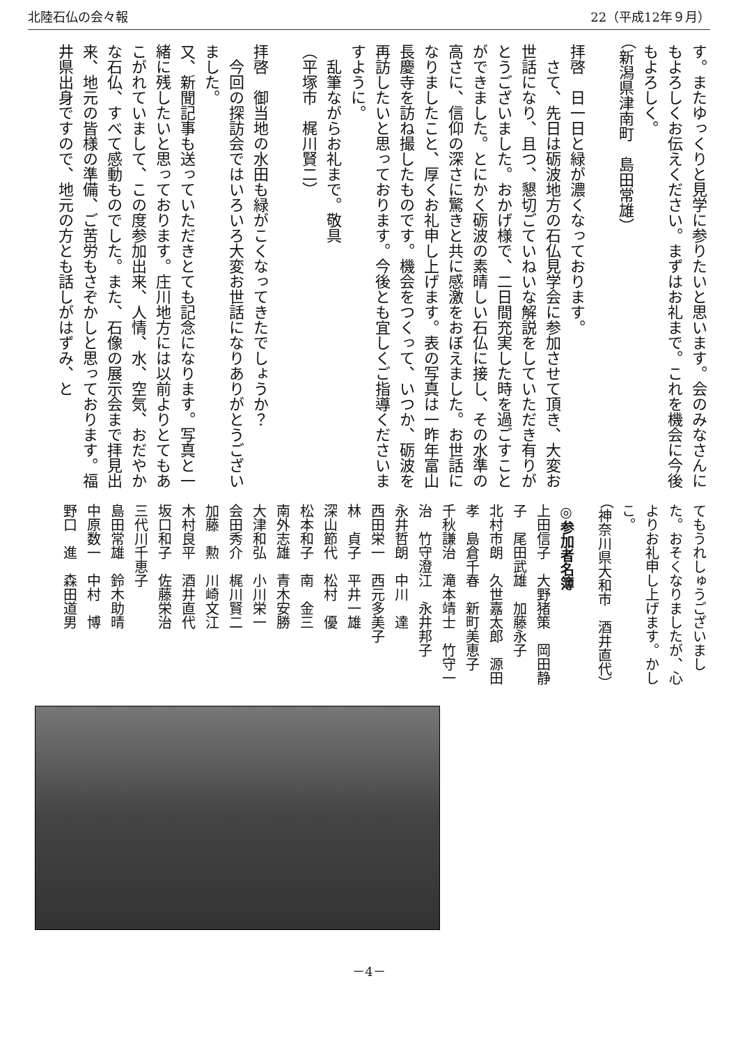北陸石仏の会々報 22（平成12年９月）
す。またゆっくりと見学に参りたいと思います。会のみなさんにもよろしくお伝えください。まずはお礼まで。これを機会に今後もよろしく。
（新潟県津南町　島田常雄）
拝啓　日一日と緑が濃くなっております。
　さて、先日は砺波地方の石仏見学会に参加させて頂き、大変お世話になり、且つ、懇切ごていねいな解説をしていただき有りがとうございました。おかげ様で、二日間充実した時を過ごすことができました。とにかく砺波の素晴しい石仏に接し、その水準の高さに、信仰の深さに驚きと共に感激をおぼえました。お世話になりましたこと、厚くお礼申し上げます。表の写真は一昨年富山長慶寺を訪ね撮したものです。機会をつくって、いつか、砺波を再訪したいと思っております。今後とも宜しくご指導くださいますように。
　乱筆ながらお礼まで。敬具
（平塚市　梶川賢二）
拝啓　御当地の水田も緑がこくなってきたでしょうか？
　今回の探訪会ではいろいろ大変お世話になりありがとうございました。
又、新聞記事も送っていただきとても記念になります。写真と一緒に残したいと思っております。庄川地方には以前よりとてもあこがれていまして、この度参加出来、人情、水、空気、おだやかな石仏、すべて感動ものでした。また、石像の展示会まで拝見出来、地元の皆様の準備、ご苦労もさぞかしと思っております。福井県出身ですので、地元の方とも話しがはずみ、と
てもうれしゅうございました。おそくなりましたが、心よりお礼申し上げます。かしこ。
（神奈川県大和市　酒井直代）
◎参加者名簿
上田信子　大野猪策　岡田静子　尾田武雄　加藤永子
北村市朗　久世嘉太郎　源田　孝　島倉千春　新町美恵子
千秋謙治　滝本靖士　竹守一治　竹守澄江　永井邦子
永井哲朗　中川　達
西田栄一　西元多美子
林　貞子　平井一雄
深山節代　松村　優
松本和子　南　金三
南外志雄　青木安勝
大津和弘　小川栄一
会田秀介　梶川賢二
加藤　勲　川崎文江
木村良平　酒井直代
坂口和子　佐藤栄治
三代川千恵子
島田常雄　鈴木助晴
中原数一　中村　博
野口　進　森田道男
－4－